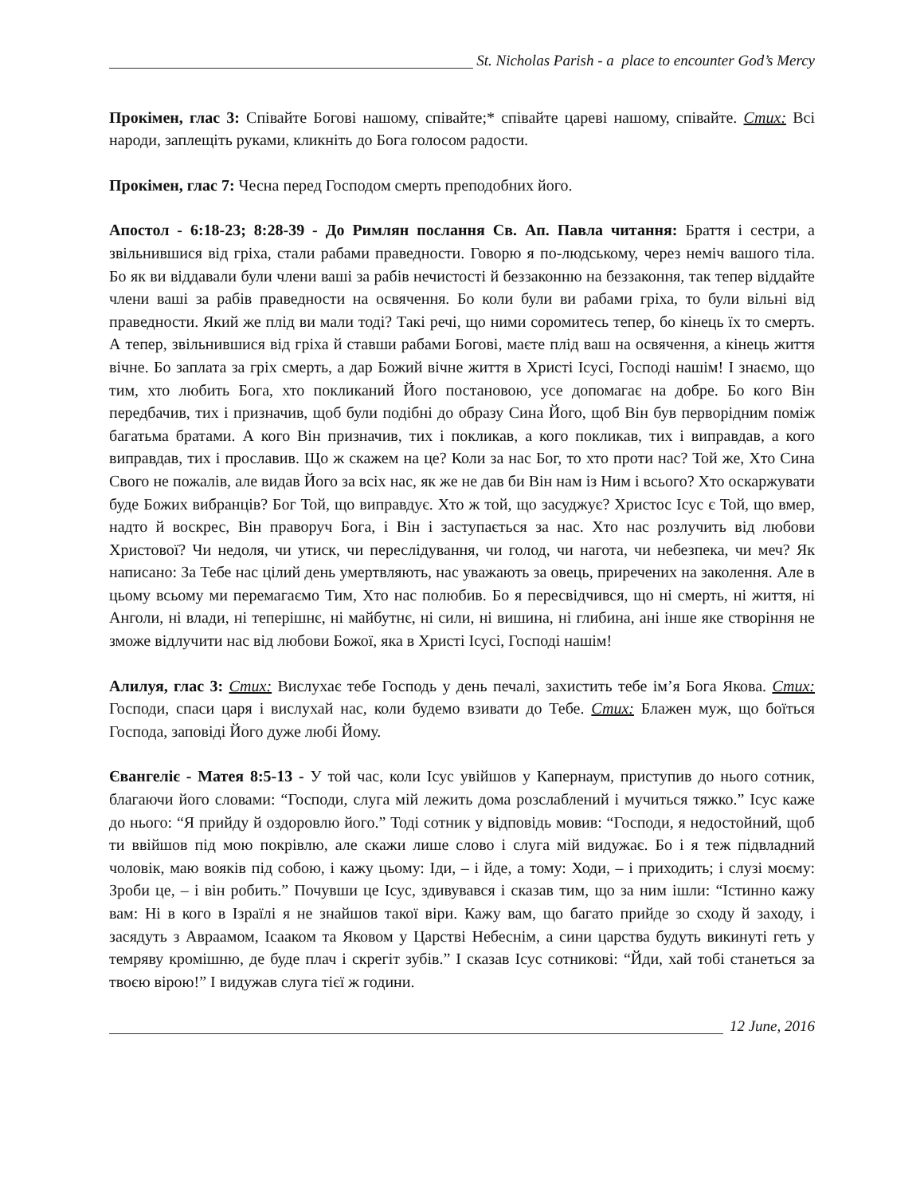St. Nicholas Parish - a place to encounter God’s Mercy
Прокімен, глас 3: Співайте Богові нашому, співайте;* співайте цареві нашому, співайте. Стих: Всі народи, заплещіть руками, кликніть до Бога голосом радости.
Прокімен, глас 7: Чесна перед Господом смерть преподобних його.
Апостол - 6:18-23; 8:28-39 - До Римлян послання Св. Ап. Павла читання: Браття і сестри, а звільнившися від гріха, стали рабами праведности. Говорю я по-людському, через неміч вашого тіла. Бо як ви віддавали були члени ваші за рабів нечистості й беззаконню на беззаконня, так тепер віддайте члени ваші за рабів праведности на освячення. Бо коли були ви рабами гріха, то були вільні від праведности. Який же плід ви мали тоді? Такі речі, що ними соромитесь тепер, бо кінець їх то смерть. А тепер, звільнившися від гріха й ставши рабами Богові, маєте плід ваш на освячення, а кінець життя вічне. Бо заплата за гріх смерть, а дар Божий вічне життя в Христі Ісусі, Господі нашім! І знаємо, що тим, хто любить Бога, хто покликаний Його постановою, усе допомагає на добре. Бо кого Він передбачив, тих і призначив, щоб були подібні до образу Сина Його, щоб Він був перворідним поміж багатьма братами. А кого Він призначив, тих і покликав, а кого покликав, тих і виправдав, а кого виправдав, тих і прославив. Що ж скажем на це? Коли за нас Бог, то хто проти нас? Той же, Хто Сина Свого не пожалів, але видав Його за всіх нас, як же не дав би Він нам із Ним і всього? Хто оскаржувати буде Божих вибранців? Бог Той, що виправдує. Хто ж той, що засуджує? Христос Ісус є Той, що вмер, надто й воскрес, Він праворуч Бога, і Він і заступається за нас. Хто нас розлучить від любови Христової? Чи недоля, чи утиск, чи переслідування, чи голод, чи нагота, чи небезпека, чи меч? Як написано: За Тебе нас цілий день умертвляють, нас уважають за овець, приречених на заколення. Але в цьому всьому ми перемагаємо Тим, Хто нас полюбив. Бо я пересвідчився, що ні смерть, ні життя, ні Анголи, ні влади, ні теперішнє, ні майбутнє, ні сили, ні вишина, ні глибина, ані інше яке створіння не зможе відлучити нас від любови Божої, яка в Христі Ісусі, Господі нашім!
Алилуя, глас 3: Стих: Вислухає тебе Господь у день печалі, захистить тебе ім’я Бога Якова. Стих: Господи, спаси царя і вислухай нас, коли будемо взивати до Тебе. Стих: Блажен муж, що боїться Господа, заповіді Його дуже любі Йому.
Євангеліє - Матея 8:5-13 - У той час, коли Ісус увійшов у Капернаум, приступив до нього сотник, благаючи його словами: “Господи, слуга мій лежить дома розслаблений і мучиться тяжко.” Ісус каже до нього: “Я прийду й оздоровлю його.” Тоді сотник у відповідь мовив: “Господи, я недостойний, щоб ти ввійшов під мою покрівлю, але скажи лише слово і слуга мій видужає. Бо і я теж підвладний чоловік, маю вояків під собою, і кажу цьому: Іди, – і йде, а тому: Ходи, – і приходить; і слузі моєму: Зроби це, – і він робить.” Почувши це Ісус, здивувався і сказав тим, що за ним ішли: “Істинно кажу вам: Ні в кого в Ізраїлі я не знайшов такої віри. Кажу вам, що багато прийде зо сходу й заходу, і засядуть з Авраамом, Ісааком та Яковом у Царстві Небеснім, а сини царства будуть викинуті геть у темряву кромішню, де буде плач і скрегіт зубів.” І сказав Ісус сотникові: “Йди, хай тобі станеться за твоєю вірою!” І видужав слуга тієї ж години.
12 June, 2016